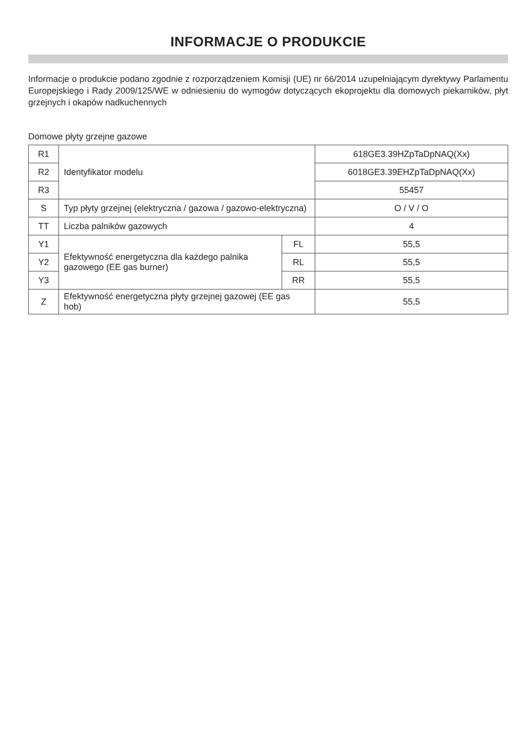INFORMACJE O PRODUKCIE
Informacje o produkcie podano zgodnie z rozporządzeniem Komisji (UE) nr 66/2014 uzupełniającym dyrektywy Parlamentu Europejskiego i Rady 2009/125/WE w odniesieniu do wymogów dotyczących ekoprojektu dla domowych piekarników, płyt grzejnych i okapów nadkuchennych
Domowe płyty grzejne gazowe
| R1 | Identyfikator modelu | | 618GE3.39HZpTaDpNAQ(Xx) |
| R2 | | | 6018GE3.39EHZpTaDpNAQ(Xx) |
| R3 | | | 55457 |
| S | Typ płyty grzejnej (elektryczna / gazowa / gazowo-elektryczna) | | O / V / O |
| TT | Liczba palników gazowych | | 4 |
| Y1 | Efektywność energetyczna dla każdego palnika gazowego (EE gas burner) | FL | 55,5 |
| Y2 | | RL | 55,5 |
| Y3 | | RR | 55,5 |
| Z | Efektywność energetyczna płyty grzejnej gazowej (EE gas hob) | | 55,5 |